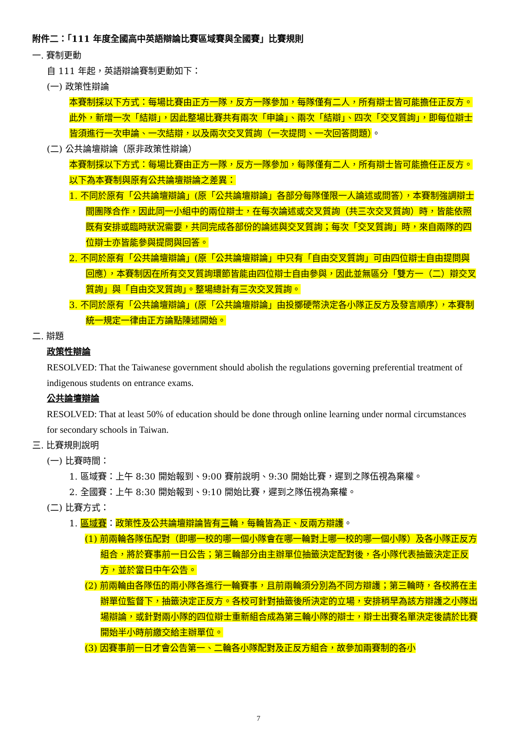附件二：「111 年度全國高中英語辯論比賽區域賽與全國賽」比賽規則
一. 賽制更動
自 111 年起，英語辯論賽制更動如下：
(一) 政策性辯論
本賽制採以下方式：每場比賽由正方一隊，反方一隊參加，每隊僅有二人，所有辯士皆可能擔任正反方。此外，新增一次「結辯」，因此整場比賽共有兩次「申論」、兩次「結辯」、四次「交叉質詢」，即每位辯士皆須進行一次申論、一次結辯，以及兩次交叉質詢（一次提問、一次回答問題）。
(二) 公共論壇辯論（原非政策性辯論）
本賽制採以下方式：每場比賽由正方一隊，反方一隊參加，每隊僅有二人，所有辯士皆可能擔任正反方。以下為本賽制與原有公共論壇辯論之差異：
1. 不同於原有「公共論壇辯論」(原「公共論壇辯論」各部分每隊僅限一人論述或問答），本賽制強調辯士間團隊合作，因此同一小組中的兩位辯士，在每次論述或交叉質詢（共三次交叉質詢）時，皆能依照既有安排或臨時狀況需要，共同完成各部份的論述與交叉質詢；每次「交叉質詢」時，來自兩隊的四位辯士亦皆能參與提問與回答。
2. 不同於原有「公共論壇辯論」(原「公共論壇辯論」中只有「自由交叉質詢」可由四位辯士自由提問與回應），本賽制因在所有交叉質詢環節皆能由四位辯士自由參與，因此並無區分「雙方一（二）辯交叉質詢」與「自由交叉質詢」。整場總計有三次交叉質詢。
3. 不同於原有「公共論壇辯論」(原「公共論壇辯論」由投擲硬幣決定各小隊正反方及發言順序），本賽制統一規定一律由正方論點陳述開始。
二. 辯題
政策性辯論
RESOLVED: That the Taiwanese government should abolish the regulations governing preferential treatment of indigenous students on entrance exams.
公共論壇辯論
RESOLVED: That at least 50% of education should be done through online learning under normal circumstances for secondary schools in Taiwan.
三. 比賽規則說明
(一) 比賽時間：
1. 區域賽：上午 8:30 開始報到、9:00 賽前說明、9:30 開始比賽，遲到之隊伍視為棄權。
2. 全國賽：上午 8:30 開始報到、9:10 開始比賽，遲到之隊伍視為棄權。
(二) 比賽方式：
1. 區域賽：政策性及公共論壇辯論皆有三輪，每輪皆為正、反兩方辯護。
(1) 前兩輪各隊伍配對（即哪一校的哪一個小隊會在哪一輪對上哪一校的哪一個小隊）及各小隊正反方組合，將於賽事前一日公告；第三輪部分由主辦單位抽籤決定配對後，各小隊代表抽籤決定正反方，並於當日中午公告。
(2) 前兩輪由各隊伍的兩小隊各進行一輪賽事，且前兩輪須分別為不同方辯護；第三輪時，各校將在主辦單位監督下，抽籤決定正反方。各校可針對抽籤後所決定的立場，安排稍早為該方辯護之小隊出場辯論，或針對兩小隊的四位辯士重新組合成為第三輪小隊的辯士，辯士出賽名單決定後請於比賽開始半小時前繳交給主辦單位。
(3) 因賽事前一日才會公告第一、二輪各小隊配對及正反方組合，故參加兩賽制的各小
7